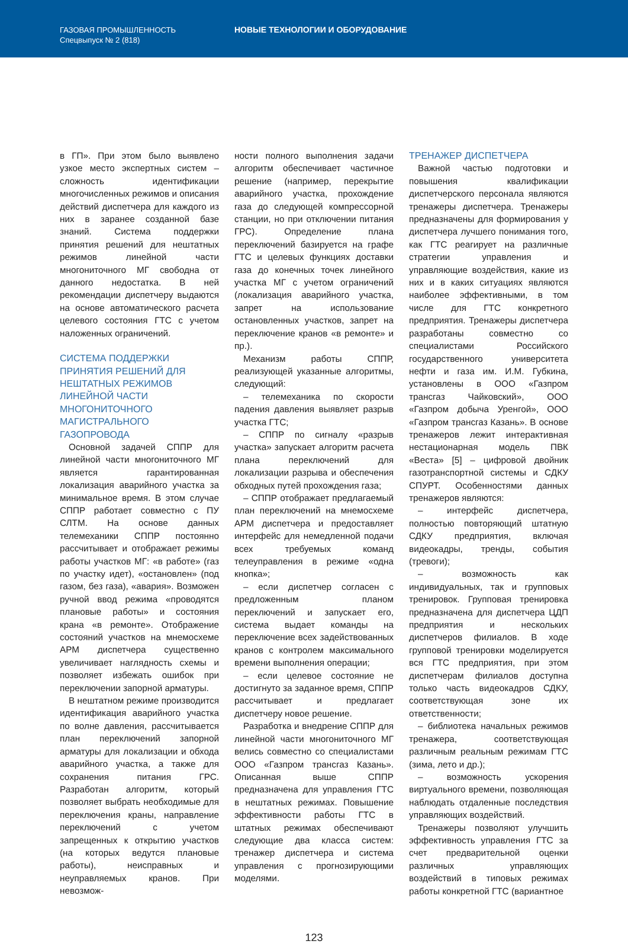ГАЗОВАЯ ПРОМЫШЛЕННОСТЬ
Спецвыпуск № 2 (818)
НОВЫЕ ТЕХНОЛОГИИ И ОБОРУДОВАНИЕ
в ГП». При этом было выявлено узкое место экспертных систем – сложность идентификации многочисленных режимов и описания действий диспетчера для каждого из них в заранее созданной базе знаний. Система поддержки принятия решений для нештатных режимов линейной части многониточного МГ свободна от данного недостатка. В ней рекомендации диспетчеру выдаются на основе автоматического расчета целевого состояния ГТС с учетом наложенных ограничений.
СИСТЕМА ПОДДЕРЖКИ ПРИНЯТИЯ РЕШЕНИЙ ДЛЯ НЕШТАТНЫХ РЕЖИМОВ ЛИНЕЙНОЙ ЧАСТИ МНОГОНИТОЧНОГО МАГИСТРАЛЬНОГО ГАЗОПРОВОДА
Основной задачей СППР для линейной части многониточного МГ является гарантированная локализация аварийного участка за минимальное время. В этом случае СППР работает совместно с ПУ СЛТМ. На основе данных телемеханики СППР постоянно рассчитывает и отображает режимы работы участков МГ: «в работе» (газ по участку идет), «остановлен» (под газом, без газа), «авария». Возможен ручной ввод режима «проводятся плановые работы» и состояния крана «в ремонте». Отображение состояний участков на мнемосхеме АРМ диспетчера существенно увеличивает наглядность схемы и позволяет избежать ошибок при переключении запорной арматуры.
В нештатном режиме производится идентификация аварийного участка по волне давления, рассчитывается план переключений запорной арматуры для локализации и обхода аварийного участка, а также для сохранения питания ГРС. Разработан алгоритм, который позволяет выбрать необходимые для переключения краны, направление переключений с учетом запрещенных к открытию участков (на которых ведутся плановые работы), неисправных и неуправляемых кранов. При невозмож-
ности полного выполнения задачи алгоритм обеспечивает частичное решение (например, перекрытие аварийного участка, прохождение газа до следующей компрессорной станции, но при отключении питания ГРС). Определение плана переключений базируется на графе ГТС и целевых функциях доставки газа до конечных точек линейного участка МГ с учетом ограничений (локализация аварийного участка, запрет на использование остановленных участков, запрет на переключение кранов «в ремонте» и пр.).
Механизм работы СППР, реализующей указанные алгоритмы, следующий:
– телемеханика по скорости падения давления выявляет разрыв участка ГТС;
– СППР по сигналу «разрыв участка» запускает алгоритм расчета плана переключений для локализации разрыва и обеспечения обходных путей прохождения газа;
– СППР отображает предлагаемый план переключений на мнемосхеме АРМ диспетчера и предоставляет интерфейс для немедленной подачи всех требуемых команд телеуправления в режиме «одна кнопка»;
– если диспетчер согласен с предложенным планом переключений и запускает его, система выдает команды на переключение всех задействованных кранов с контролем максимального времени выполнения операции;
– если целевое состояние не достигнуто за заданное время, СППР рассчитывает и предлагает диспетчеру новое решение.
Разработка и внедрение СППР для линейной части многониточного МГ велись совместно со специалистами ООО «Газпром трансгаз Казань». Описанная выше СППР предназначена для управления ГТС в нештатных режимах. Повышение эффективности работы ГТС в штатных режимах обеспечивают следующие два класса систем: тренажер диспетчера и система управления с прогнозирующими моделями.
ТРЕНАЖЕР ДИСПЕТЧЕРА
Важной частью подготовки и повышения квалификации диспетчерского персонала являются тренажеры диспетчера. Тренажеры предназначены для формирования у диспетчера лучшего понимания того, как ГТС реагирует на различные стратегии управления и управляющие воздействия, какие из них и в каких ситуациях являются наиболее эффективными, в том числе для ГТС конкретного предприятия. Тренажеры диспетчера разработаны совместно со специалистами Российского государственного университета нефти и газа им. И.М. Губкина, установлены в ООО «Газпром трансгаз Чайковский», ООО «Газпром добыча Уренгой», ООО «Газпром трансгаз Казань». В основе тренажеров лежит интерактивная нестационарная модель ПВК «Веста» [5] – цифровой двойник газотранспортной системы и СДКУ СПУРТ. Особенностями данных тренажеров являются:
– интерфейс диспетчера, полностью повторяющий штатную СДКУ предприятия, включая видеокадры, тренды, события (тревоги);
– возможность как индивидуальных, так и групповых тренировок. Групповая тренировка предназначена для диспетчера ЦДП предприятия и нескольких диспетчеров филиалов. В ходе групповой тренировки моделируется вся ГТС предприятия, при этом диспетчерам филиалов доступна только часть видеокадров СДКУ, соответствующая зоне их ответственности;
– библиотека начальных режимов тренажера, соответствующая различным реальным режимам ГТС (зима, лето и др.);
– возможность ускорения виртуального времени, позволяющая наблюдать отдаленные последствия управляющих воздействий.
Тренажеры позволяют улучшить эффективность управления ГТС за счет предварительной оценки различных управляющих воздействий в типовых режимах работы конкретной ГТС (вариантное
123